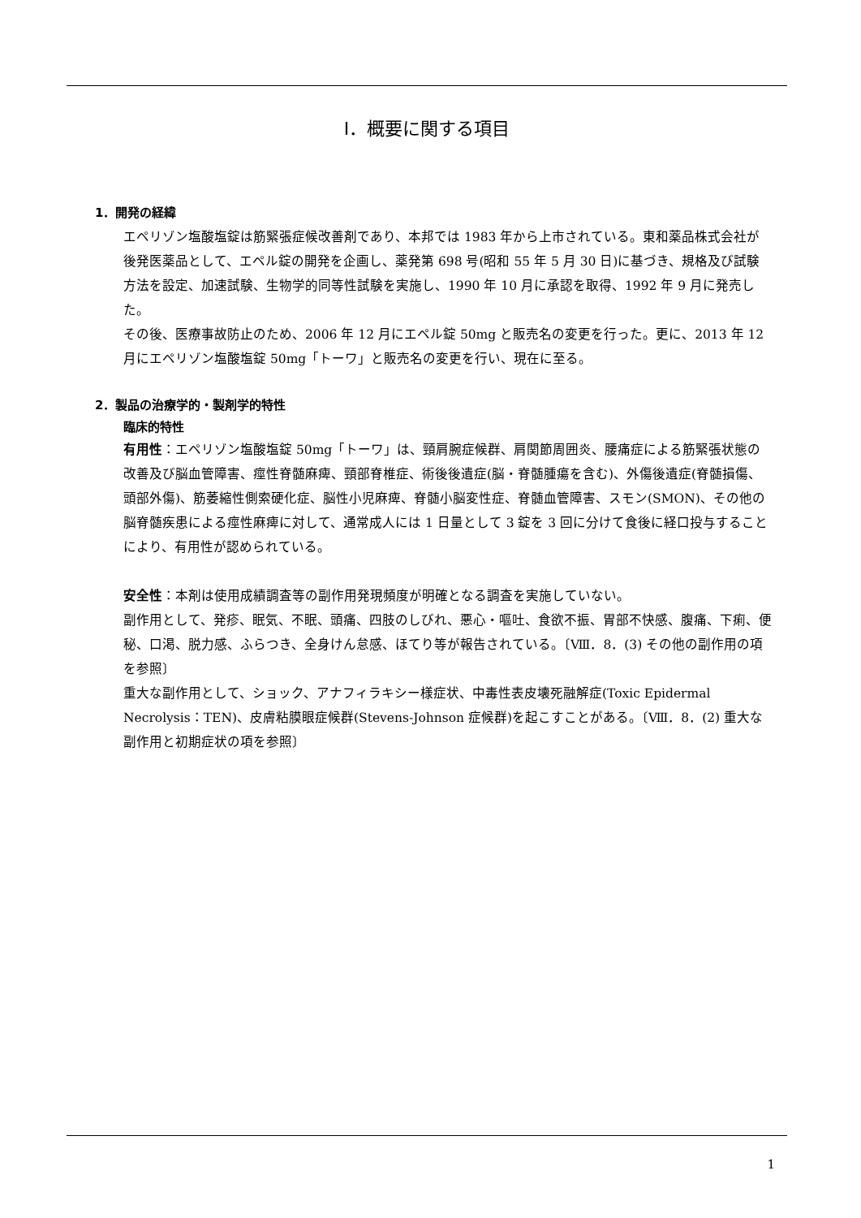Ⅰ．概要に関する項目
1．開発の経緯
エペリゾン塩酸塩錠は筋緊張症候改善剤であり、本邦では 1983 年から上市されている。東和薬品株式会社が後発医薬品として、エペル錠の開発を企画し、薬発第 698 号(昭和 55 年 5 月 30 日)に基づき、規格及び試験方法を設定、加速試験、生物学的同等性試験を実施し、1990 年 10 月に承認を取得、1992 年 9 月に発売した。
その後、医療事故防止のため、2006 年 12 月にエペル錠 50mg と販売名の変更を行った。更に、2013 年 12 月にエペリゾン塩酸塩錠 50mg「トーワ」と販売名の変更を行い、現在に至る。
2．製品の治療学的・製剤学的特性
臨床的特性
有用性：エペリゾン塩酸塩錠 50mg「トーワ」は、頸肩腕症候群、肩関節周囲炎、腰痛症による筋緊張状態の改善及び脳血管障害、痙性脊髄麻痺、頸部脊椎症、術後後遺症(脳・脊髄腫瘍を含む)、外傷後遺症(脊髄損傷、頭部外傷)、筋萎縮性側索硬化症、脳性小児麻痺、脊髄小脳変性症、脊髄血管障害、スモン(SMON)、その他の脳脊髄疾患による痙性麻痺に対して、通常成人には 1 日量として 3 錠を 3 回に分けて食後に経口投与することにより、有用性が認められている。
安全性：本剤は使用成績調査等の副作用発現頻度が明確となる調査を実施していない。
副作用として、発疹、眠気、不眠、頭痛、四肢のしびれ、悪心・嘔吐、食欲不振、胃部不快感、腹痛、下痢、便秘、口渇、脱力感、ふらつき、全身けん怠感、ほてり等が報告されている。〔Ⅷ．8．(3) その他の副作用の項を参照〕
重大な副作用として、ショック、アナフィラキシー様症状、中毒性表皮壊死融解症(Toxic Epidermal Necrolysis：TEN)、皮膚粘膜眼症候群(Stevens-Johnson 症候群)を起こすことがある。〔Ⅷ．8．(2) 重大な副作用と初期症状の項を参照〕
1